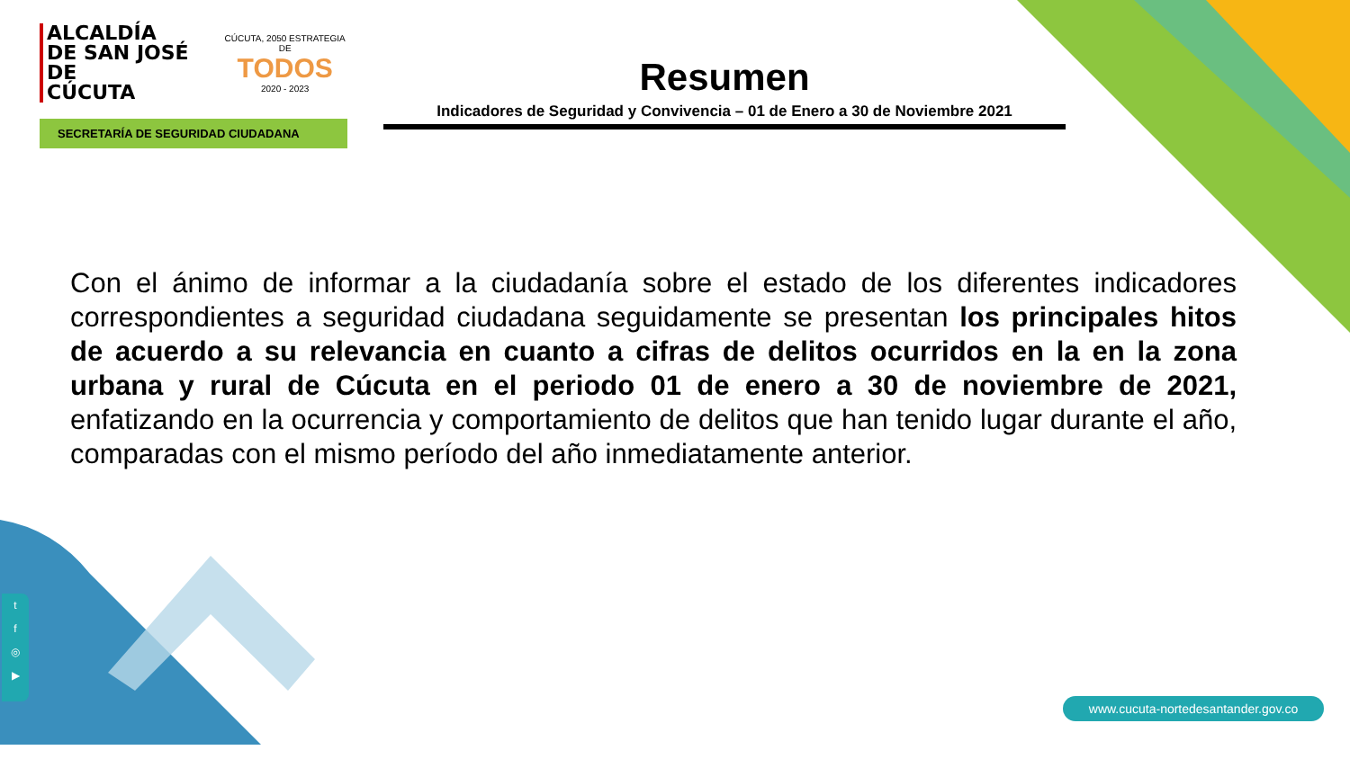ALCALDÍA
DE SAN JOSÉ DE
CÚCUTA
CÚCUTA, 2050 ESTRATEGIA DE
TODOS
2020 - 2023
SECRETARÍA DE SEGURIDAD CIUDADANA
Resumen
Indicadores de Seguridad y Convivencia – 01 de Enero a 30 de Noviembre 2021
Con el ánimo de informar a la ciudadanía sobre el estado de los diferentes indicadores correspondientes a seguridad ciudadana seguidamente se presentan los principales hitos de acuerdo a su relevancia en cuanto a cifras de delitos ocurridos en la en la zona urbana y rural de Cúcuta en el periodo 01 de enero a 30 de noviembre de 2021, enfatizando en la ocurrencia y comportamiento de delitos que han tenido lugar durante el año, comparadas con el mismo período del año inmediatamente anterior.
t
f
◎
▶
www.cucuta-nortedesantander.gov.co